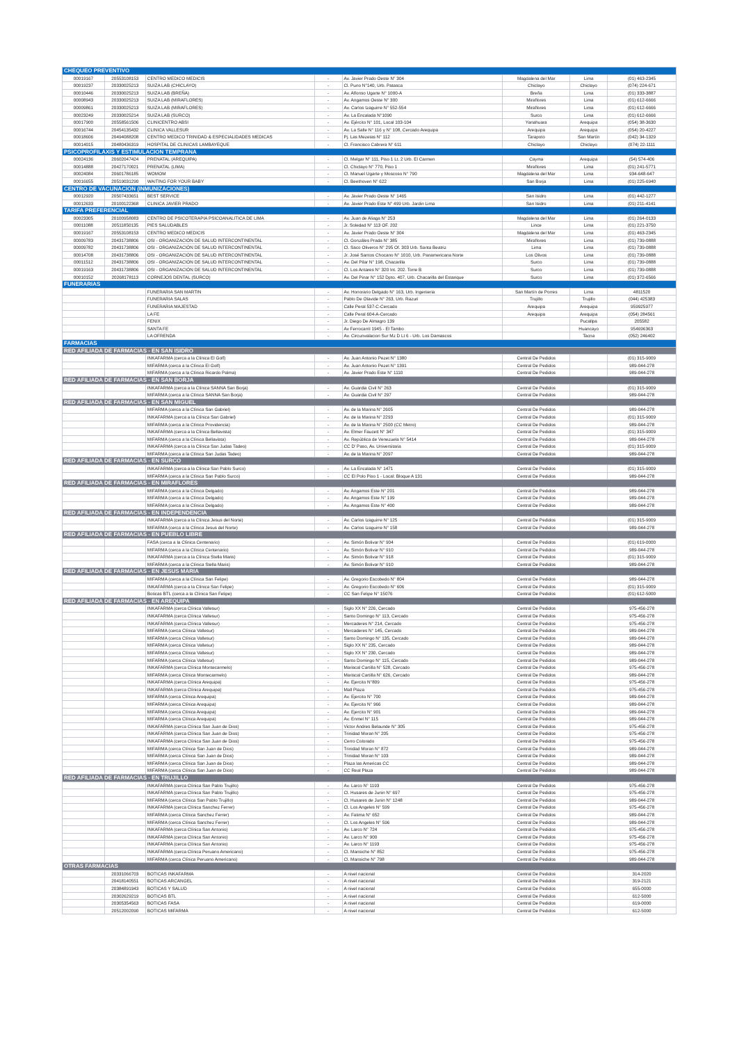| CHEQUEO PREVENTIVO | | | | | | | |
| 00019167 | 20553108153 | CENTRO MEDICO MEDICIS | - | Av. Javier Prado Oeste N° 304 | Magdalena del Mar | Lima | (01) 463-2345 |
| 00019237 | 20330025213 | SUIZA LAB (CHICLAYO) | - | Cl. Puno N°140, Urb. Patasca | Chiclayo | Chiclayo | (074) 224-671 |
| 00010446 | 20330025213 | SUIZA LAB (BREÑA) | - | Av. Alfonso Ugarte N° 1000-A | Breña | Lima | (01) 333-3887 |
| 00008943 | 20330025213 | SUIZA LAB (MIRAFLORES) | - | Av. Angamos Oeste N° 300 | Miraflores | Lima | (01) 612-6666 |
| 00009861 | 20330025213 | SUIZA LAB (MIRAFLORES) | - | Av. Carlos Izaguirre N° 552-554 | Miraflores | Lima | (01) 612-6666 |
| 00023249 | 20330025214 | SUIZA LAB (SURCO) | - | Av. La Encalada N°1090 | Surco | Lima | (01) 612-6666 |
| 00017900 | 20558561506 | CLINICENTRO ABSI | - | Av. Ejército N° 101, Local 103-104 | Yanahuara | Arequipa | (054) 38-3630 |
| 00016744 | 20454135432 | CLINICA VALLESUR | - | Av. La Salle N° 116 y N° 108, Cercado Arequipa | Arequipa | Arequipa | (054) 20-4227 |
| 00018606 | 20494088208 | CENTRO MEDICO TRINIDAD & ESPECIALIDADES MEDICAS | - | Pj. Las Mezetas N° 112 | Tarapoto | San Martín | (042) 34-1329 |
| 00014015 | 20480436319 | HOSPITAL DE CLINICAS LAMBAYEQUE | - | Cl. Francisco Cabrera N° 611 | Chiclayo | Chiclayo | (074) 22-1111 |
| PSICOPROFILAXIS Y ESTIMULACION TEMPRANA | | | | | | | |
| 00024136 | 20602047424 | PRENATAL (AREQUIPA) | - | Cl. Melgar N° 111, Piso 1 Lt. 2 Urb. El Carmen | Cayma | Arequipa | (54) 574-406 |
| 00014888 | 20427170021 | PRENATAL (LIMA) | - | Cl. Chiclayo N° 770, Piso 1 | Miraflores | Lima | (01) 241-5771 |
| 00024084 | 20601786185 | WOMOM | - | Cl. Manuel Ugarte y Moscoso N° 790 | Magdalena del Mar | Lima | 934-648-647 |
| 00016655 | 20519031290 | WAITING FOR YOUR BABY | - | Cl. Beethoven N° 622 | San Borja | Lima | (01) 225-6940 |
| CENTRO DE VACUNACION (INMUNIZACIONES) | | | | | | | |
| 00012920 | 20507433651 | BEST SERVICE | - | Av. Javier Prado Oeste N° 1465 | San Isidro | Lima | (01) 442-1277 |
| 00012633 | 20100122368 | CLINICA JAVIER PRADO | - | Av. Javier Prado Este N° 499 Urb. Jardin Lima | San Isidro | Lima | (01) 211-4141 |
| TARIFA PREFERENCIAL | | | | | | | |
| 00023305 | 20100958083 | CENTRO DE PSICOTERAPIA PSICOANALITICA DE LIMA | - | Av. Juan de Aliaga N° 253 | Magdalena del Mar | Lima | (01) 264-0133 |
| 00011088 | 20511850135 | PIES SALUDABLES | - | Jr. Soledad N° 113 OF. 202 | Lince | Lima | (01) 221-3750 |
| 00019167 | 20553108153 | CENTRO MEDICO MEDICIS | - | Av. Javier Prado Oeste N° 304 | Magdalena del Mar | Lima | (01) 463-2345 |
| 00009783 | 20431738806 | OSI - ORGANIZACIÓN DE SALUD INTERCONTINENTAL | - | Cl. Gonzáles Prada N° 385 | Miraflores | Lima | (01) 739-0888 |
| 00009782 | 20431738806 | OSI - ORGANIZACIÓN DE SALUD INTERCONTINENTAL | - | Cl. Saco Oliveros N° 295 Of. 303 Urb. Santa Beatriz | Lima | Lima | (01) 739-0888 |
| 00014708 | 20431738806 | OSI - ORGANIZACIÓN DE SALUD INTERCONTINENTAL | - | Jr. José Santos Chocano N° 1010, Urb. Panamericana Norte | Los Olivos | Lima | (01) 739-0888 |
| 00011512 | 20431738806 | OSI - ORGANIZACIÓN DE SALUD INTERCONTINENTAL | - | Av. Del Pilar N° 198, Chacarilla | Surco | Lima | (01) 739-0888 |
| 00019163 | 20431738806 | OSI - ORGANIZACIÓN DE SALUD INTERCONTINENTAL | - | Cl. Los Antares N° 320 Int. 202. Torre B | Surco | Lima | (01) 739-0888 |
| 00010152 | 20268178113 | CORNEJOS DENTAL (SURCO) | - | Av. Del Pinar N° 152 Dpto. 407, Urb. Chacarilla del Estanque | Surco | Lima | (01) 372-6566 |
| FUNERARIAS | | | | | | | |
| | | FUNERARIA SAN MARTIN | - | Av. Honorario Delgado N° 163, Urb. Ingenieria | San Martín de Porres | Lima | 4811520 |
| | | FUNERARIA SALAS | - | Pablo De Olavide N° 263, Urb. Razuri | Trujillo | Trujillo | (044) 425383 |
| | | FUNERARIA MAJESTAD | - | Calle Peral 537-C-Cercado | Arequipa | Arequipa | 959925977 |
| | | LA FE | - | Calle Peral 604-A-Cercado | Arequipa | Arequipa | (054) 284561 |
| | | FENIX | - | Jr. Diego De Almagro 139 | | Pucallpa | 205582 |
| | | SANTA FE | - | Av Ferrocarril 1945 - El Tambo | | Huancayo | 954696363 |
| | | LA OFRENDA | - | Av. Circunvalacion Sur Mz D Lt 6 - Urb. Los Damascos | | Tacna | (052) 246402 |
| FARMACIAS | | | | | | | |
| RED AFILIADA DE FARMACIAS - EN SAN ISIDRO | | | | | | | |
| | | INKAFARMA (cerca a la Clínica El Golf) | - | Av. Juan Antonio Pezet N° 1380 | Central De Pedidos | | (01) 315-9009 |
| | | MIFARMA (cerca a la Clínica El Golf) | - | Av. Juan Antonio Pezet N° 1391 | Central De Pedidos | | 989-044-278 |
| | | MIFARMA (cerca a la Clínica Ricardo Palma) | - | Av. Javier Prado Este N° 1110 | Central De Pedidos | | 989-044-278 |
| RED AFILIADA DE FARMACIAS - EN SAN BORJA | | | | | | | |
| | | INKAFARMA (cerca a la Clínica SANNA San Borja) | - | Av. Guardia Civil N° 263 | Central De Pedidos | | (01) 315-9009 |
| | | MIFARMA (cerca a la Clínica SANNA San Borja) | - | Av. Guardia Civil N° 297 | Central De Pedidos | | 989-044-278 |
| RED AFILIADA DE FARMACIAS - EN SAN MIGUEL | | | | | | | |
| | | MIFARMA (cerca a la Clínica San Gabriel) | - | Av. de la Marina N° 2605 | Central De Pedidos | | 989-044-278 |
| | | INKAFARMA (cerca a la Clínica San Gabriel) | - | Av. de la Marina N° 2293 | Central De Pedidos | | (01) 315-9009 |
| | | MIFARMA (cerca a la Clínica Providencia) | - | Av. de la Marina N° 2500 (CC Metro) | Central De Pedidos | | 989-044-278 |
| | | INKAFARMA (cerca a la Clínica Bellavista) | - | Av. Elmer Faucett N° 347 | Central De Pedidos | | (01) 315-9009 |
| | | MIFARMA (cerca a la Clínica Bellavista) | - | Av. República de Venezuela N° 5414 | Central De Pedidos | | 989-044-278 |
| | | INKAFARMA (cerca a la Clínica San Judas Tadeo) | - | CC D' Paso, Av. Universitaria | Central De Pedidos | | (01) 315-9009 |
| | | MIFARMA (cerca a la Clínica San Judas Tadeo) | - | Av. de la Marina N° 2097 | Central De Pedidos | | 989-044-278 |
| RED AFILIADA DE FARMACIAS - EN SURCO | | | | | | | |
| | | INKAFARMA (cerca a la Clínica San Pablo Surco) | - | Av. La Encalada N° 1471 | Central De Pedidos | | (01) 315-9009 |
| | | MIFARMA (cerca a la Clínica San Pablo Surco) | - | CC El Polo Piso 1 - Local: Bloque A 131 | Central De Pedidos | | 989-044-278 |
| RED AFILIADA DE FARMACIAS - EN MIRAFLORES | | | | | | | |
| | | MIFARMA (cerca a la Clínica Delgado) | - | Av. Angamos Este N° 201 | Central De Pedidos | | 989-044-278 |
| | | MIFARMA (cerca a la Clínica Delgado) | - | Av. Angamos Este N° 199 | Central De Pedidos | | 989-044-278 |
| | | MIFARMA (cerca a la Clínica Delgado) | - | Av. Angamos Este N° 400 | Central De Pedidos | | 989-044-278 |
| RED AFILIADA DE FARMACIAS - EN INDEPENDENCIA | | | | | | | |
| | | INKAFARMA (cerca a la Clínica Jesus del Norte) | - | Av. Carlos Izaguirre N° 125 | Central De Pedidos | | (01) 315-9009 |
| | | MIFARMA (cerca a la Clínica Jesus del Norte) | - | Av. Carlos Izaguirre N° 158 | Central De Pedidos | | 989-044-278 |
| RED AFILIADA DE FARMACIAS - EN PUEBLO LIBRE | | | | | | | |
| | | FASA (cerca a la Clínica Centenario) | - | Av. Simón Bolivar N° 904 | Central De Pedidos | | (01) 619-0000 |
| | | MIFARMA (cerca a la Clínica Centenario) | - | Av. Simón Bolivar N° 910 | Central De Pedidos | | 989-044-278 |
| | | INKAFARMA (cerca a la Clínica Stella Maris) | - | Av. Simón Bolivar N° 918 | Central De Pedidos | | (01) 315-9009 |
| | | MIFARMA (cerca a la Clínica Stella Maris) | - | Av. Simón Bolivar N° 910 | Central De Pedidos | | 989-044-278 |
| RED AFILIADA DE FARMACIAS - EN JESUS MARIA | | | | | | | |
| | | MIFARMA (cerca a la Clínica San Felipe) | - | Av. Gregorio Escobedo N° 804 | Central De Pedidos | | 989-044-278 |
| | | INKAFARMA (cerca a la Clínica San Felipe) | - | Av. Gregorio Escobedo N° 606 | Central De Pedidos | | (01) 315-9009 |
| | | Boticas BTL (cerca a la Clínica San Felipe) | - | CC San Felipe N° 15076 | Central De Pedidos | | (01) 612-5000 |
| RED AFILIADA DE FARMACIAS - EN AREQUIPA | | | | | | | |
| | | INKAFARMA (cerca Clínica Vallesur) | - | Siglo XX N° 226, Cercado | Central De Pedidos | | 975-456-278 |
| | | INKAFARMA (cerca Clínica Vallesur) | - | Santo Domingo N° 113, Cercado | Central De Pedidos | | 975-456-278 |
| | | INKAFARMA (cerca Clínica Vallesur) | - | Mercaderes N° 214, Cercado | Central De Pedidos | | 975-456-278 |
| | | MIFARMA (cerca Clínica Vallesur) | - | Mercaderes N° 145, Cercado | Central De Pedidos | | 989-044-278 |
| | | MIFARMA (cerca Clínica Vallesur) | - | Santo Domingo N° 135, Cercado | Central De Pedidos | | 989-044-278 |
| | | MIFARMA (cerca Clínica Vallesur) | - | Siglo XX N° 235, Cercado | Central De Pedidos | | 989-044-278 |
| | | MIFARMA (cerca Clínica Vallesur) | - | Siglo XX N° 230, Cercado | Central De Pedidos | | 989-044-278 |
| | | MIFARMA (cerca Clínica Vallesur) | - | Santo Domingo N° 115, Cercado | Central De Pedidos | | 989-044-278 |
| | | INKAFARMA (cerca Clínica Montecarmelo) | - | Mariscal Cartilla N° 528, Cercado | Central De Pedidos | | 975-456-278 |
| | | MIFARMA (cerca Clínica Montecarmelo) | - | Mariscal Cartilla N° 626, Cercado | Central De Pedidos | | 989-044-278 |
| | | INKAFARMA (cerca Clínica Arequipa) | - | Av. Ejercito N°809 | Central De Pedidos | | 975-456-278 |
| | | INKAFARMA (cerca Clínica Arequipa) | - | Mall Plaza | Central De Pedidos | | 975-456-278 |
| | | MIFARMA (cerca Clínica Arequipa) | - | Av. Ejercito N° 700 | Central De Pedidos | | 989-044-278 |
| | | MIFARMA (cerca Clínica Arequipa) | - | Av. Ejercito N° 966 | Central De Pedidos | | 989-044-278 |
| | | MIFARMA (cerca Clínica Arequipa) | - | Av. Ejercito N° 901 | Central De Pedidos | | 989-044-278 |
| | | MIFARMA (cerca Clínica Arequipa) | - | Av. Enmel N° 115 | Central De Pedidos | | 989-044-278 |
| | | INKAFARMA (cerca Clínica San Juan de Dios) | - | Victor Andres Belaunde N° 305 | Central De Pedidos | | 975-456-278 |
| | | INKAFARMA (cerca Clínica San Juan de Dios) | - | Trinidad Moran N° 205 | Central De Pedidos | | 975-456-278 |
| | | INKAFARMA (cerca Clínica San Juan de Dios) | - | Cerro Colorado | Central De Pedidos | | 975-456-278 |
| | | MIFARMA (cerca Clínica San Juan de Dios) | - | Trinidad Moran N° 872 | Central De Pedidos | | 989-044-278 |
| | | MIFARMA (cerca Clínica San Juan de Dios) | - | Trinidad Moran N° 103 | Central De Pedidos | | 989-044-278 |
| | | MIFARMA (cerca Clínica San Juan de Dios) | - | Plaza las Americas CC | Central De Pedidos | | 989-044-278 |
| | | MIFARMA (cerca Clínica San Juan de Dios) | - | CC Real Plaza | Central De Pedidos | | 989-044-278 |
| RED AFILIADA DE FARMACIAS - EN TRUJILLO | | | | | | | |
| | | INKAFARMA (cerca Clínica San Pablo Trujillo) | - | Av. Larco N° 1193 | Central De Pedidos | | 975-456-278 |
| | | INKAFARMA (cerca Clínica San Pablo Trujillo) | - | Cl. Husares de Junin N° 697 | Central De Pedidos | | 975-456-278 |
| | | MIFARMA (cerca Clínica San Pablo Trujillo) | - | Cl. Husares de Junin N° 1248 | Central De Pedidos | | 989-044-278 |
| | | INKAFARMA (cerca Clínica Sanchez Ferrer) | - | Cl. Los Angeles N° 599 | Central De Pedidos | | 975-456-278 |
| | | MIFARMA (cerca Clínica Sanchez Ferrer) | - | Av. Fatima N° 652 | Central De Pedidos | | 989-044-278 |
| | | MIFARMA (cerca Clínica Sanchez Ferrer) | - | Cl. Los Angeles N° 596 | Central De Pedidos | | 989-044-278 |
| | | INKAFARMA (cerca Clínica San Antonio) | - | Av. Larco N° 724 | Central De Pedidos | | 975-456-278 |
| | | INKAFARMA (cerca Clínica San Antonio) | - | Av. Larco N° 900 | Central De Pedidos | | 975-456-278 |
| | | INKAFARMA (cerca Clínica San Antonio) | - | Av. Larco N° 1193 | Central De Pedidos | | 975-456-278 |
| | | INKAFARMA (cerca Clínica Peruano Americano) | - | Cl. Mansiche N° 852 | Central De Pedidos | | 975-456-278 |
| | | MIFARMA (cerca Clínica Peruano Americano) | - | Cl. Mansiche N° 798 | Central De Pedidos | | 989-044-278 |
| OTRAS FARMACIAS | | | | | | | |
| | 20331066703 | BOTICAS INKAFARMA | - | A nivel nacional | Central De Pedidos | | 314-2020 |
| | 20418140551 | BOTICAS ARCANGEL | - | A nivel nacional | Central De Pedidos | | 319-2121 |
| | 20384891943 | BOTICAS Y SALUD | - | A nivel nacional | Central De Pedidos | | 655-0000 |
| | 20302629219 | BOTICAS BTL | - | A nivel nacional | Central De Pedidos | | 612-5000 |
| | 20305354563 | BOTICAS FASA | - | A nivel nacional | Central De Pedidos | | 619-0000 |
| | 20512002090 | BOTICAS MIFARMA | - | A nivel nacional | Central De Pedidos | | 612-5000 |